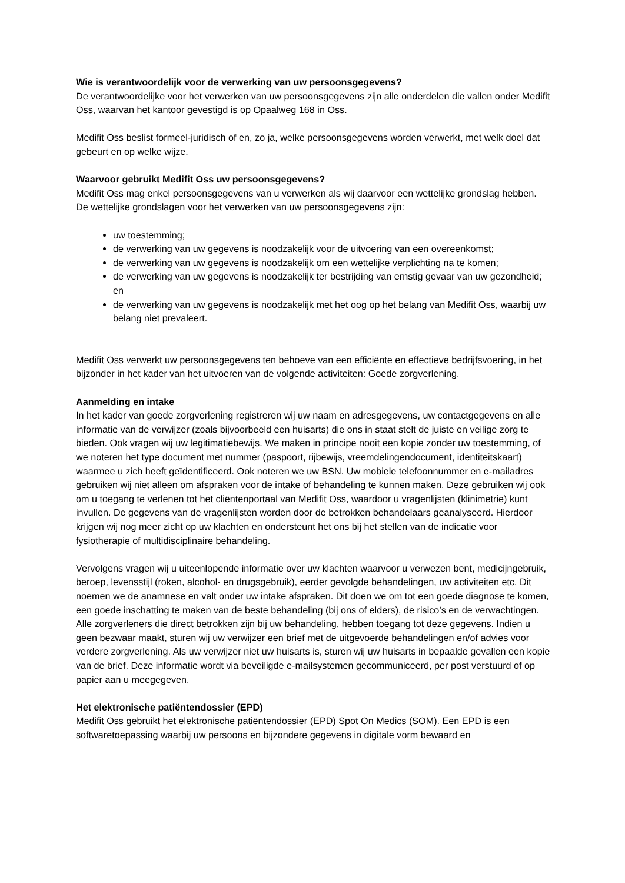Wie is verantwoordelijk voor de verwerking van uw persoonsgegevens?
De verantwoordelijke voor het verwerken van uw persoonsgegevens zijn alle onderdelen die vallen onder Medifit Oss, waarvan het kantoor gevestigd is op Opaalweg 168 in Oss.
Medifit Oss beslist formeel-juridisch of en, zo ja, welke persoonsgegevens worden verwerkt, met welk doel dat gebeurt en op welke wijze.
Waarvoor gebruikt Medifit Oss uw persoonsgegevens?
Medifit Oss mag enkel persoonsgegevens van u verwerken als wij daarvoor een wettelijke grondslag hebben. De wettelijke grondslagen voor het verwerken van uw persoonsgegevens zijn:
uw toestemming;
de verwerking van uw gegevens is noodzakelijk voor de uitvoering van een overeenkomst;
de verwerking van uw gegevens is noodzakelijk om een wettelijke verplichting na te komen;
de verwerking van uw gegevens is noodzakelijk ter bestrijding van ernstig gevaar van uw gezondheid; en
de verwerking van uw gegevens is noodzakelijk met het oog op het belang van Medifit Oss, waarbij uw belang niet prevaleert.
Medifit Oss verwerkt uw persoonsgegevens ten behoeve van een efficiënte en effectieve bedrijfsvoering, in het bijzonder in het kader van het uitvoeren van de volgende activiteiten: Goede zorgverlening.
Aanmelding en intake
In het kader van goede zorgverlening registreren wij uw naam en adresgegevens, uw contactgegevens en alle informatie van de verwijzer (zoals bijvoorbeeld een huisarts) die ons in staat stelt de juiste en veilige zorg te bieden. Ook vragen wij uw legitimatiebewijs. We maken in principe nooit een kopie zonder uw toestemming, of we noteren het type document met nummer (paspoort, rijbewijs, vreemdelingendocument, identiteitskaart) waarmee u zich heeft geïdentificeerd. Ook noteren we uw BSN. Uw mobiele telefoonnummer en e-mailadres gebruiken wij niet alleen om afspraken voor de intake of behandeling te kunnen maken. Deze gebruiken wij ook om u toegang te verlenen tot het cliëntenportaal van Medifit Oss, waardoor u vragenlijsten (klinimetrie) kunt invullen. De gegevens van de vragenlijsten worden door de betrokken behandelaars geanalyseerd. Hierdoor krijgen wij nog meer zicht op uw klachten en ondersteunt het ons bij het stellen van de indicatie voor fysiotherapie of multidisciplinaire behandeling.
Vervolgens vragen wij u uiteenlopende informatie over uw klachten waarvoor u verwezen bent, medicijngebruik, beroep, levensstijl (roken, alcohol- en drugsgebruik), eerder gevolgde behandelingen, uw activiteiten etc. Dit noemen we de anamnese en valt onder uw intake afspraken. Dit doen we om tot een goede diagnose te komen, een goede inschatting te maken van de beste behandeling (bij ons of elders), de risico’s en de verwachtingen. Alle zorgverleners die direct betrokken zijn bij uw behandeling, hebben toegang tot deze gegevens. Indien u geen bezwaar maakt, sturen wij uw verwijzer een brief met de uitgevoerde behandelingen en/of advies voor verdere zorgverlening. Als uw verwijzer niet uw huisarts is, sturen wij uw huisarts in bepaalde gevallen een kopie van de brief. Deze informatie wordt via beveiligde e-mailsystemen gecommuniceerd, per post verstuurd of op papier aan u meegegeven.
Het elektronische patiëntendossier (EPD)
Medifit Oss gebruikt het elektronische patiëntendossier (EPD) Spot On Medics (SOM). Een EPD is een softwaretoepassing waarbij uw persoons en bijzondere gegevens in digitale vorm bewaard en